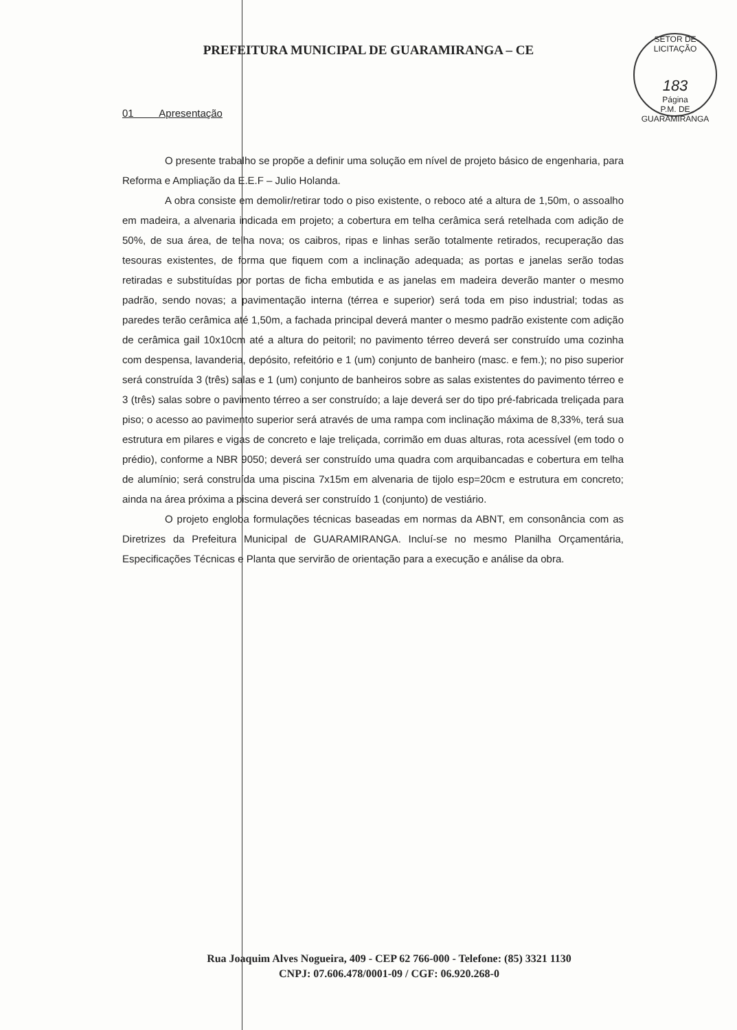PREFEITURA MUNICIPAL DE GUARAMIRANGA – CE
SETOR DE LICITAÇÃO
183
Página
P.M. DE GUARAMIRANGA
01 Apresentação
O presente trabalho se propõe a definir uma solução em nível de projeto básico de engenharia, para Reforma e Ampliação da E.E.F – Julio Holanda.
A obra consiste em demolir/retirar todo o piso existente, o reboco até a altura de 1,50m, o assoalho em madeira, a alvenaria indicada em projeto; a cobertura em telha cerâmica será retelhada com adição de 50%, de sua área, de telha nova; os caibros, ripas e linhas serão totalmente retirados, recuperação das tesouras existentes, de forma que fiquem com a inclinação adequada; as portas e janelas serão todas retiradas e substituídas por portas de ficha embutida e as janelas em madeira deverão manter o mesmo padrão, sendo novas; a pavimentação interna (térrea e superior) será toda em piso industrial; todas as paredes terão cerâmica até 1,50m, a fachada principal deverá manter o mesmo padrão existente com adição de cerâmica gail 10x10cm até a altura do peitoril; no pavimento térreo deverá ser construído uma cozinha com despensa, lavanderia, depósito, refeitório e 1 (um) conjunto de banheiro (masc. e fem.); no piso superior será construída 3 (três) salas e 1 (um) conjunto de banheiros sobre as salas existentes do pavimento térreo e 3 (três) salas sobre o pavimento térreo a ser construído; a laje deverá ser do tipo pré-fabricada treliçada para piso; o acesso ao pavimento superior será através de uma rampa com inclinação máxima de 8,33%, terá sua estrutura em pilares e vigas de concreto e laje treliçada, corrimão em duas alturas, rota acessível (em todo o prédio), conforme a NBR 9050; deverá ser construído uma quadra com arquibancadas e cobertura em telha de alumínio; será construída uma piscina 7x15m em alvenaria de tijolo esp=20cm e estrutura em concreto; ainda na área próxima a piscina deverá ser construído 1 (conjunto) de vestiário.
O projeto engloba formulações técnicas baseadas em normas da ABNT, em consonância com as Diretrizes da Prefeitura Municipal de GUARAMIRANGA. Incluí-se no mesmo Planilha Orçamentária, Especificações Técnicas e Planta que servirão de orientação para a execução e análise da obra.
Rua Joaquim Alves Nogueira, 409 - CEP 62 766-000 - Telefone: (85) 3321 1130
CNPJ: 07.606.478/0001-09 / CGF: 06.920.268-0